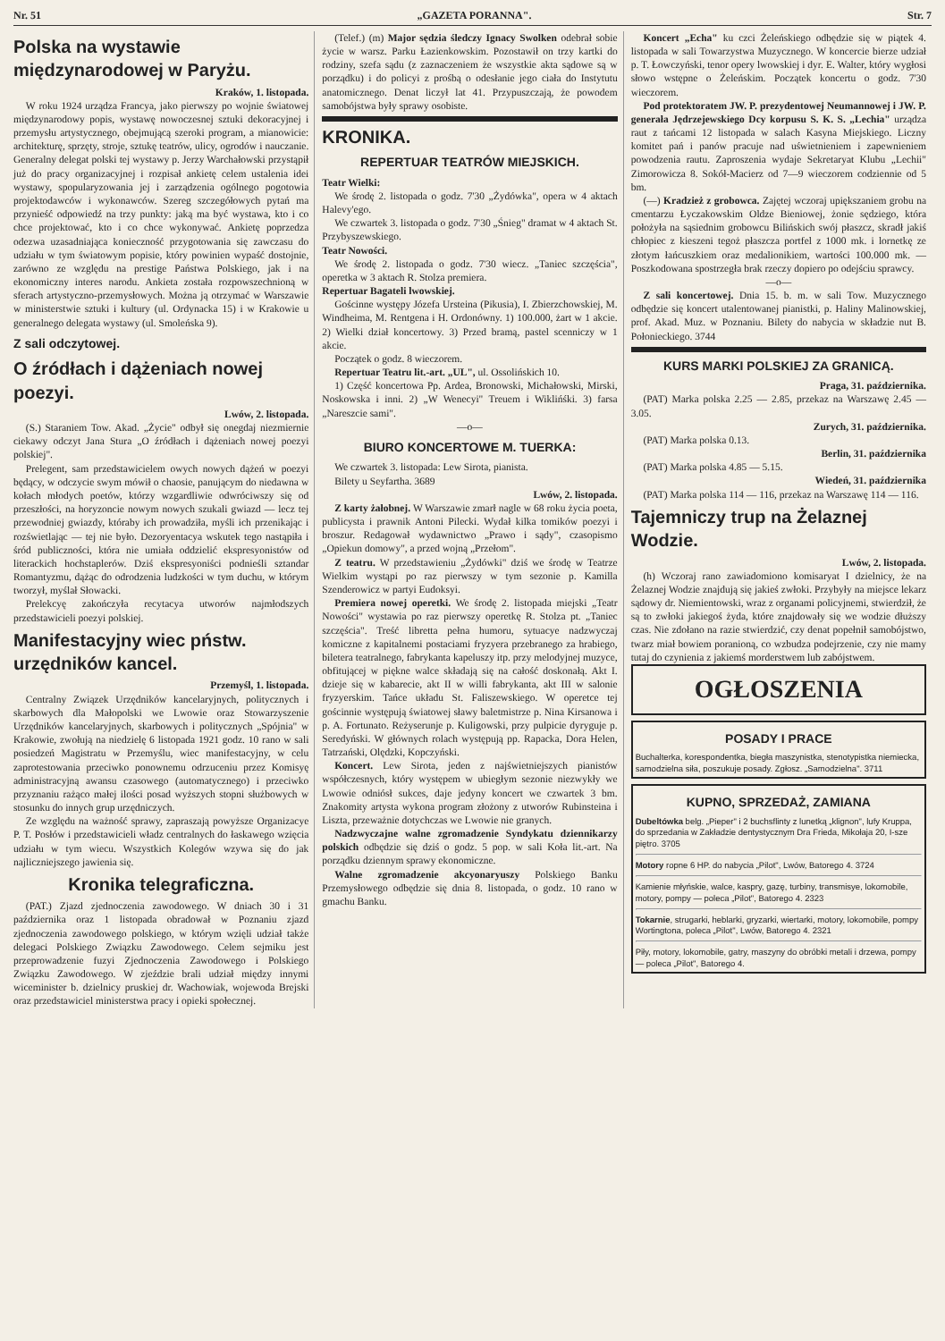Nr. 51 „GAZETA PORANNA". Str. 7
Polska na wystawie międzynarodowej w Paryżu.
Kraków, 1. listopada.
W roku 1924 urządza Francya, jako pierwszy po wojnie światowej międzynarodowy popis, wystawę nowoczesnej sztuki dekoracyjnej i przemysłu artystycznego, obejmującą szeroki program, a mianowicie: architekturę, sprzęty, stroje, sztukę teatrów, ulicy, ogrodów i nauczanie. Generalny delegat polski tej wystawy p. Jerzy Warchałowski przystąpił już do pracy organizacyjnej i rozpisał ankietę celem ustalenia idei wystawy, spopularyzowania jej i zarządzenia ogólnego pogotowia projektodawców i wykonawców. Szereg szczegółowych pytań ma przynieść odpowiedź na trzy punkty: jaką ma być wystawa, kto i co chce projektować, kto i co chce wykonywać. Ankietę poprzedza odezwa uzasadniająca konieczność przygotowania się zawczasu do udziału w tym światowym popisie, który powinien wypaść dostojnie, zarówno ze względu na prestige Państwa Polskiego, jak i na ekonomiczny interes narodu. Ankieta została rozpowszechnioną w sferach artystyczno-przemysłowych. Można ją otrzymać w Warszawie w ministerstwie sztuki i kultury (ul. Ordynacka 15) i w Krakowie u generalnego delegata wystawy (ul. Smoleńska 9).
Z sali odczytowej.
O źródłach i dążeniach nowej poezyi.
Lwów, 2. listopada.
(S.) Staraniem Tow. Akad. „Życie" odbył się onegdaj niezmiernie ciekawy odczyt Jana Stura „O źródłach i dążeniach nowej poezyi polskiej".
Prelegent, sam przedstawicielem owych nowych dążeń w poezyi będący, w odczycie swym mówił o chaosie, panującym do niedawna w kołach młodych poetów, którzy wzgardliwie odwróciwszy się od przeszłości, na horyzoncie nowym nowych szukali gwiazd — lecz tej przewodniej gwiazdy, któraby ich prowadziła, myśli ich przenikając i rozświetlając — tej nie było. Dezoryentacya wskutek tego nastąpiła i śród publiczności, która nie umiała oddzielić ekspresyonistów od literackich hochstaplerów. Dziś ekspresyoniści podnieśli sztandar Romantyzmu, dążąc do odrodzenia ludzkości w tym duchu, w którym tworzył, myślał Słowacki.
Prelekcyę zakończyła recytacya utworów najmłodszych przedstawicieli poezyi polskiej.
Manifestacyjny wiec pństw. urzędników kancel.
Przemyśl, 1. listopada.
Centralny Związek Urzędników kancelaryjnych, politycznych i skarbowych dla Małopolski we Lwowie oraz Stowarzyszenie Urzędników kancelaryjnych, skarbowych i politycznych „Spójnia" w Krakowie, zwołują na niedzielę 6 listopada 1921 godz. 10 rano w sali posiedzeń Magistratu w Przemyślu, wiec manifestacyjny, w celu zaprotestowania przeciwko ponownemu odrzuceniu przez Komisyę administracyjną awansu czasowego (automatycznego) i przeciwko przyznaniu rażąco małej ilości posad wyższych stopni służbowych w stosunku do innych grup urzędniczych.
Ze względu na ważność sprawy, zapraszają powyższe Organizacye P. T. Posłów i przedstawicieli władz centralnych do łaskawego wzięcia udziału w tym wiecu. Wszystkich Kolegów wzywa się do jak najliczniejszego jawienia się.
Kronika telegraficzna.
(PAT.) Zjazd zjednoczenia zawodowego. W dniach 30 i 31 października oraz 1 listopada obradował w Poznaniu zjazd zjednoczenia zawodowego polskiego, w którym wzięli udział także delegaci Polskiego Związku Zawodowego. Celem sejmiku jest przeprowadzenie fuzyi Zjednoczenia Zawodowego i Polskiego Związku Zawodowego. W zjeździe brali udział między innymi wiceminister b. dzielnicy pruskiej dr. Wachowiak, wojewoda Brejski oraz przedstawiciel ministerstwa pracy i opieki społecznej.
(Telef.) (m) Major sędzia śledczy Ignacy Swolken odebrał sobie życie w warsz. Parku Łazienkowskim. Pozostawił on trzy kartki do rodziny, szefa sądu (z zaznaczeniem że wszystkie akta sądowe są w porządku) i do policyi z prośbą o odesłanie jego ciała do Instytutu anatomicznego. Denat liczył lat 41. Przypuszczają, że powodem samobójstwa były sprawy osobiste.
KRONIKA.
REPERTUAR TEATRÓW MIEJSKICH.
Teatr Wielki:
We środę 2. listopada o godz. 7'30 „Żydówka", opera w 4 aktach Halevy'ego.
We czwartek 3. listopada o godz. 7'30 „Śnieg" dramat w 4 aktach St. Przybyszewskiego.
Teatr Nowości.
We środę 2. listopada o godz. 7'30 wiecz. „Taniec szczęścia", operetka w 3 aktach R. Stolza premiera.
Repertuar Bagateli lwowskiej.
Gościnne występy Józefa Ursteina (Pikusia), I. Zbierzchowskiej, M. Windheima, M. Rentgena i H. Ordonówny. 1) 100.000, żart w 1 akcie. 2) Wielki dział koncertowy. 3) Przed bramą, pastel scenniczy w 1 akcie.
Początek o godz. 8 wieczorem.
Repertuar Teatru lit.-art. „UL", ul. Ossolińskich 10.
1) Część koncertowa Pp. Ardea, Bronowski, Michałowski, Mirski, Noskowska i inni. 2) „W Wenecyi" Treuem i Wiklińśki. 3) farsa „Nareszcie sami".
—o—
BIURO KONCERTOWE M. TUERKA:
We czwartek 3. listopada: Lew Sirota, pianista.
Bilety u Seyfartha. 3689
Lwów, 2. listopada.
Z karty żałobnej. W Warszawie zmarł nagle w 68 roku życia poeta, publicysta i prawnik Antoni Pilecki. Wydał kilka tomików poezyi i broszur. Redagował wydawnictwo „Prawo i sądy", czasopismo „Opiekun domowy", a przed wojną „Przełom".
Z teatru. W przedstawieniu „Żydówki" dziś we środę w Teatrze Wielkim wystąpi po raz pierwszy w tym sezonie p. Kamilla Szenderowicz w partyi Eudoksyi.
Premiera nowej operetki. We środę 2. listopada miejski „Teatr Nowości" wystawia po raz pierwszy operetkę R. Stolza pt. „Taniec szczęścia". Treść libretta pełna humoru, sytuacye nadzwyczaj komiczne z kapitalnemi postaciami fryzyera przebranego za hrabiego, biletera teatralnego, fabrykanta kapeluszy itp. przy melodyjnej muzyce, obfitującej w piękne walce składają się na całość doskonałą. Akt I. dzieje się w kabarecie, akt II w willi fabrykanta, akt III w salonie fryzyerskim. Tańce układu St. Faliszewskiego. W operetce tej gościnnie występują światowej sławy baletmistrze p. Nina Kirsanowa i p. A. Fortunato. Reżyserunje p. Kuligowski, przy pulpicie dyryguje p. Seredyński. W głównych rolach występują pp. Rapacka, Dora Helen, Tatrzański, Olędzki, Kopczyński.
Koncert. Lew Sirota, jeden z najświetniejszych pianistów współczesnych, który występem w ubiegłym sezonie niezwykły we Lwowie odniósł sukces, daje jedyny koncert we czwartek 3 bm. Znakomity artysta wykona program złożony z utworów Rubinsteina i Liszta, przeważnie dotychczas we Lwowie nie granych.
Nadzwyczajne walne zgromadzenie Syndykatu dziennikarzy polskich odbędzie się dziś o godz. 5 pop. w sali Koła lit.-art. Na porządku dziennym sprawy ekonomiczne.
Walne zgromadzenie akcyonaryuszy Polskiego Banku Przemysłowego odbędzie się dnia 8. listopada, o godz. 10 rano w gmachu Banku.
Koncert „Echa" ku czci Żeleńskiego odbędzie się w piątek 4. listopada w sali Towarzystwa Muzycznego. W koncercie bierze udział p. T. Łowczyński, tenor opery lwowskiej i dyr. E. Walter, który wygłosi słowo wstępne o Żeleńskim. Początek koncertu o godz. 7'30 wieczorem.
Pod protektoratem JW. P. prezydentowej Neumannowej i JW. P. generała Jędrzejewskiego Dcy korpusu S. K. S. „Lechia" urządza raut z tańcami 12 listopada w salach Kasyna Miejskiego. Liczny komitet pań i panów pracuje nad uświetnieniem i zapewnieniem powodzenia rautu. Zaproszenia wydaje Sekretaryat Klubu „Lechii" Zimorowicza 8. Sokół-Macierz od 7—9 wieczorem codziennie od 5 bm.
(—) Kradzież z grobowca. Zajętej wczoraj upiększaniem grobu na cmentarzu Łyczakowskim Oldze Bieniowej, żonie sędziego, która położyła na sąsiednim grobowcu Bilińskich swój płaszcz, skradł jakiś chłopiec z kieszeni tegoż płaszcza portfel z 1000 mk. i lornetkę ze złotym łańcuszkiem oraz medalionikiem, wartości 100.000 mk. — Poszkodowana spostrzegła brak rzeczy dopiero po odejściu sprawcy.
—o—
Z sali koncertowej. Dnia 15. b. m. w sali Tow. Muzycznego odbędzie się koncert utalentowanej pianistki, p. Haliny Malinowskiej, prof. Akad. Muz. w Poznaniu. Bilety do nabycia w składzie nut B. Połonieckiego. 3744
KURS MARKI POLSKIEJ ZA GRANICĄ.
Praga, 31. października.
(PAT) Marka polska 2.25 — 2.85, przekaz na Warszawę 2.45 — 3.05.
Zurych, 31. października.
(PAT) Marka polska 0.13.
Berlin, 31. października
(PAT) Marka polska 4.85 — 5.15.
Wiedeń, 31. października
(PAT) Marka polska 114 — 116, przekaz na Warszawę 114 — 116.
Tajemniczy trup na Żelaznej Wodzie.
Lwów, 2. listopada.
(h) Wczoraj rano zawiadomiono komisaryat I dzielnicy, że na Żelaznej Wodzie znajdują się jakieś zwłoki. Przybyły na miejsce lekarz sądowy dr. Niemientowski, wraz z organami policyjnemi, stwierdził, że są to zwłoki jakiegoś żyda, które znajdowały się we wodzie dłuższy czas. Nie zdołano na razie stwierdzić, czy denat popełnił samobójstwo, twarz miał bowiem poranioną, co wzbudza podejrzenie, czy nie mamy tutaj do czynienia z jakiemś morderstwem lub zabójstwem.
OGŁOSZENIA
POSADY I PRACE
Buchalterka, korespondentka, biegła maszynistka, stenotypistka niemiecka, samodzielna siła, poszukuje posady. Zgłosz. „Samodzielna". 3711
KUPNO, SPRZEDAŻ, ZAMIANA
Dubeltówka belg. „Pieper" i 2 buchsflinty z lunetką „klignon", lufy Kruppa, do sprzedania w Zakładzie dentystycznym Dra Frieda, Mikołaja 20, I-sze piętro. 3705
Motory ropne 6 HP. do nabycia „Pilot", Lwów, Batorego 4. 3724
Kamienie młyńskie, walce, kaspry, gazę, turbiny, transmisye, lokomobile, motory, pompy — poleca „Pilot", Batorego 4. 2323
Tokarnie, strugarki, heblarki, gryzarki, wiertarki, motory, lokomobile, pompy Wortingtona, poleca „Pilot", Lwów, Batorego 4. 2321
Piły, motory, lokomobile, gatry, maszyny do obróbki metali i drzewa, pompy — poleca „Pilot", Batorego 4.